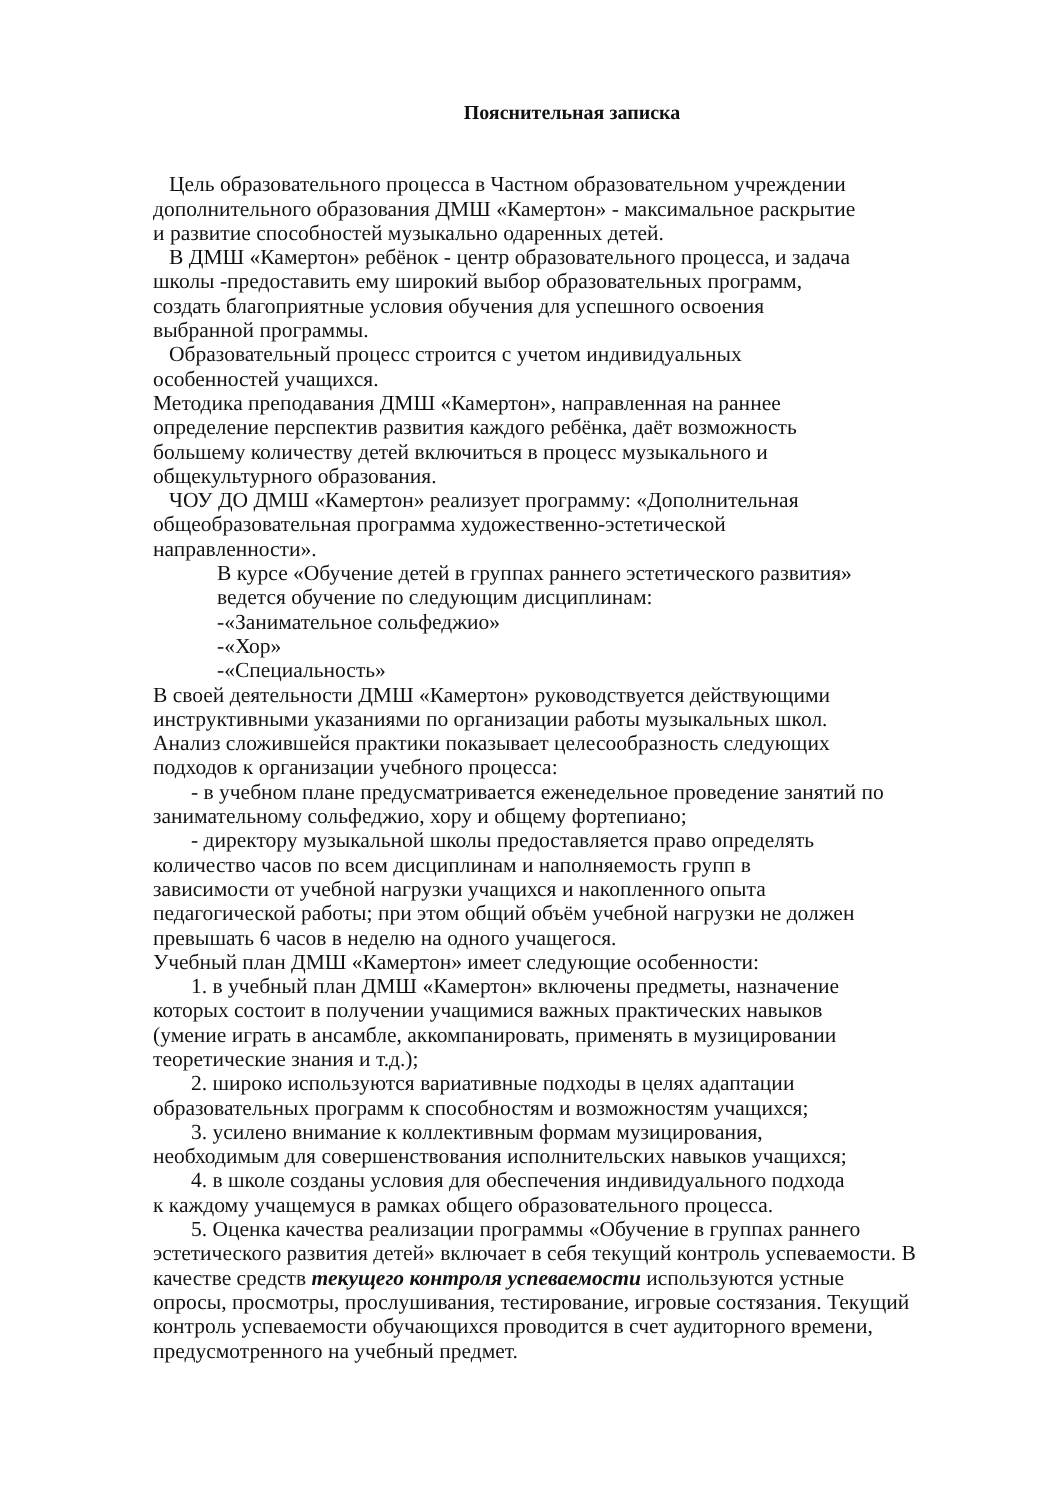Пояснительная записка
Цель образовательного процесса в Частном образовательном учреждении
дополнительного образования ДМШ «Камертон» - максимальное раскрытие
и развитие способностей музыкально одаренных детей.
В ДМШ «Камертон» ребёнок - центр образовательного процесса, и задача
школы -предоставить ему широкий выбор образовательных программ,
создать благоприятные условия обучения для успешного освоения
выбранной программы.
Образовательный процесс строится с учетом индивидуальных
особенностей учащихся.
Методика преподавания ДМШ «Камертон», направленная на раннее
определение перспектив развития каждого ребёнка, даёт возможность
большему количеству детей включиться в процесс музыкального и
общекультурного образования.
ЧОУ ДО ДМШ «Камертон» реализует программу: «Дополнительная
общеобразовательная программа художественно-эстетической
направленности».
В курсе «Обучение детей в группах раннего эстетического развития»
ведется обучение по следующим дисциплинам:
-«Занимательное сольфеджио»
-«Хор»
-«Специальность»
В своей деятельности ДМШ «Камертон» руководствуется действующими
инструктивными указаниями по организации работы музыкальных школ.
Анализ сложившейся практики показывает целесообразность следующих
подходов к организации учебного процесса:
- в учебном плане предусматривается еженедельное проведение занятий по занимательному сольфеджио, хору и общему фортепиано;
- директору музыкальной школы предоставляется право определять
количество часов по всем дисциплинам и наполняемость групп в
зависимости от учебной нагрузки учащихся и накопленного опыта
педагогической работы; при этом общий объём учебной нагрузки не должен
превышать 6 часов в неделю на одного учащегося.
Учебный план ДМШ «Камертон» имеет следующие особенности:
1. в учебный план ДМШ «Камертон» включены предметы, назначение
которых состоит в получении учащимися важных практических навыков
(умение играть в ансамбле, аккомпанировать, применять в музицировании
теоретические знания и т.д.);
2. широко используются вариативные подходы в целях адаптации
образовательных программ к способностям и возможностям учащихся;
3. усилено внимание к коллективным формам музицирования,
необходимым для совершенствования исполнительских навыков учащихся;
4. в школе созданы условия для обеспечения индивидуального подхода
к каждому учащемуся в рамках общего образовательного процесса.
5. Оценка качества реализации программы «Обучение в группах раннего
эстетического развития детей» включает в себя текущий контроль успеваемости. В
качестве средств текущего контроля успеваемости используются устные
опросы, просмотры, прослушивания, тестирование, игровые состязания. Текущий
контроль успеваемости обучающихся проводится в счет аудиторного времени,
предусмотренного на учебный предмет.